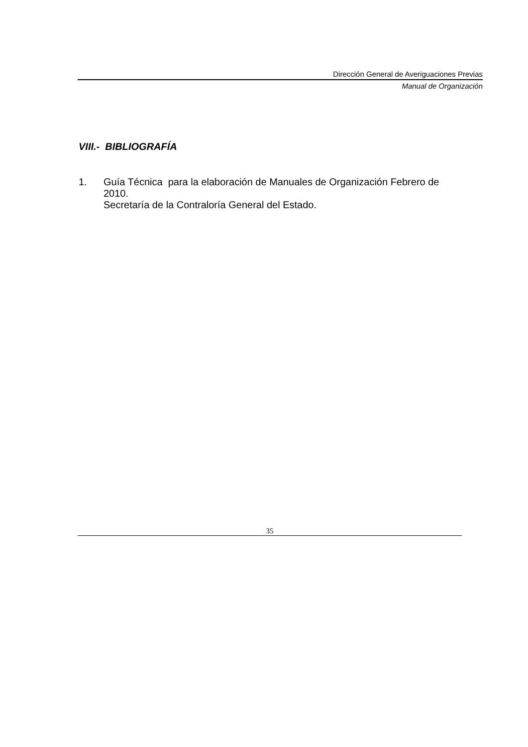Dirección General de Averiguaciones Previas
Manual de Organización
VIII.- BIBLIOGRAFÍA
1. Guía Técnica para la elaboración de Manuales de Organización Febrero de 2010.
Secretaría de la Contraloría General del Estado.
35